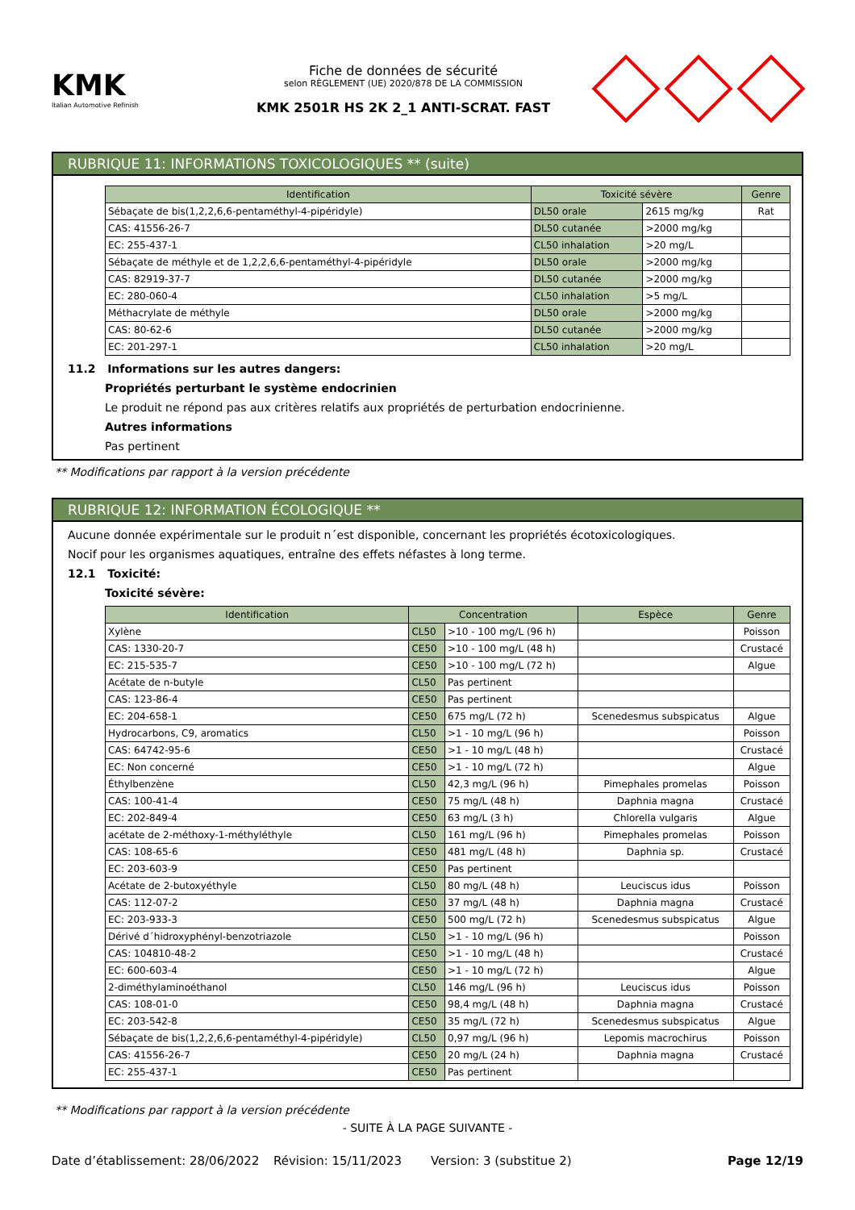KMK
Italian Automotive Refinish
Fiche de données de sécurité
selon RÈGLEMENT (UE) 2020/878 DE LA COMMISSION
KMK 2501R HS 2K 2_1 ANTI-SCRAT. FAST
RUBRIQUE 11: INFORMATIONS TOXICOLOGIQUES ** (suite)
| Identification | Toxicité sévère | | Genre |
| --- | --- | --- | --- |
| Sébaçate de bis(1,2,2,6,6-pentaméthyl-4-pipéridyle) | DL50 orale | 2615 mg/kg | Rat |
| CAS: 41556-26-7 | DL50 cutanée | >2000 mg/kg | |
| EC: 255-437-1 | CL50 inhalation | >20 mg/L | |
| Sébaçate de méthyle et de 1,2,2,6,6-pentaméthyl-4-pipéridyle | DL50 orale | >2000 mg/kg | |
| CAS: 82919-37-7 | DL50 cutanée | >2000 mg/kg | |
| EC: 280-060-4 | CL50 inhalation | >5 mg/L | |
| Méthacrylate de méthyle | DL50 orale | >2000 mg/kg | |
| CAS: 80-62-6 | DL50 cutanée | >2000 mg/kg | |
| EC: 201-297-1 | CL50 inhalation | >20 mg/L | |
11.2 Informations sur les autres dangers:
Propriétés perturbant le système endocrinien
Le produit ne répond pas aux critères relatifs aux propriétés de perturbation endocrinienne.
Autres informations
Pas pertinent
** Modifications par rapport à la version précédente
RUBRIQUE 12: INFORMATION ÉCOLOGIQUE **
Aucune donnée expérimentale sur le produit n´est disponible, concernant les propriétés écotoxicologiques.
Nocif pour les organismes aquatiques, entraîne des effets néfastes à long terme.
12.1 Toxicité:
Toxicité sévère:
| Identification | Concentration | | Espèce | Genre |
| --- | --- | --- | --- | --- |
| Xylène | CL50 | >10 - 100 mg/L (96 h) | | Poisson |
| CAS: 1330-20-7 | CE50 | >10 - 100 mg/L (48 h) | | Crustacé |
| EC: 215-535-7 | CE50 | >10 - 100 mg/L (72 h) | | Algue |
| Acétate de n-butyle | CL50 | Pas pertinent | | |
| CAS: 123-86-4 | CE50 | Pas pertinent | | |
| EC: 204-658-1 | CE50 | 675 mg/L (72 h) | Scenedesmus subspicatus | Algue |
| Hydrocarbons, C9, aromatics | CL50 | >1 - 10 mg/L (96 h) | | Poisson |
| CAS: 64742-95-6 | CE50 | >1 - 10 mg/L (48 h) | | Crustacé |
| EC: Non concerné | CE50 | >1 - 10 mg/L (72 h) | | Algue |
| Éthylbenzène | CL50 | 42,3 mg/L (96 h) | Pimephales promelas | Poisson |
| CAS: 100-41-4 | CE50 | 75 mg/L (48 h) | Daphnia magna | Crustacé |
| EC: 202-849-4 | CE50 | 63 mg/L (3 h) | Chlorella vulgaris | Algue |
| acétate de 2-méthoxy-1-méthyléthyle | CL50 | 161 mg/L (96 h) | Pimephales promelas | Poisson |
| CAS: 108-65-6 | CE50 | 481 mg/L (48 h) | Daphnia sp. | Crustacé |
| EC: 203-603-9 | CE50 | Pas pertinent | | |
| Acétate de 2-butoxyéthyle | CL50 | 80 mg/L (48 h) | Leuciscus idus | Poisson |
| CAS: 112-07-2 | CE50 | 37 mg/L (48 h) | Daphnia magna | Crustacé |
| EC: 203-933-3 | CE50 | 500 mg/L (72 h) | Scenedesmus subspicatus | Algue |
| Dérivé d´hidroxyphényl-benzotriazole | CL50 | >1 - 10 mg/L (96 h) | | Poisson |
| CAS: 104810-48-2 | CE50 | >1 - 10 mg/L (48 h) | | Crustacé |
| EC: 600-603-4 | CE50 | >1 - 10 mg/L (72 h) | | Algue |
| 2-diméthylaminoéthanol | CL50 | 146 mg/L (96 h) | Leuciscus idus | Poisson |
| CAS: 108-01-0 | CE50 | 98,4 mg/L (48 h) | Daphnia magna | Crustacé |
| EC: 203-542-8 | CE50 | 35 mg/L (72 h) | Scenedesmus subspicatus | Algue |
| Sébaçate de bis(1,2,2,6,6-pentaméthyl-4-pipéridyle) | CL50 | 0,97 mg/L (96 h) | Lepomis macrochirus | Poisson |
| CAS: 41556-26-7 | CE50 | 20 mg/L (24 h) | Daphnia magna | Crustacé |
| EC: 255-437-1 | CE50 | Pas pertinent | | |
** Modifications par rapport à la version précédente
- SUITE À LA PAGE SUIVANTE -
Date d’établissement: 28/06/2022 Révision: 15/11/2023 Version: 3 (substitue 2) Page 12/19